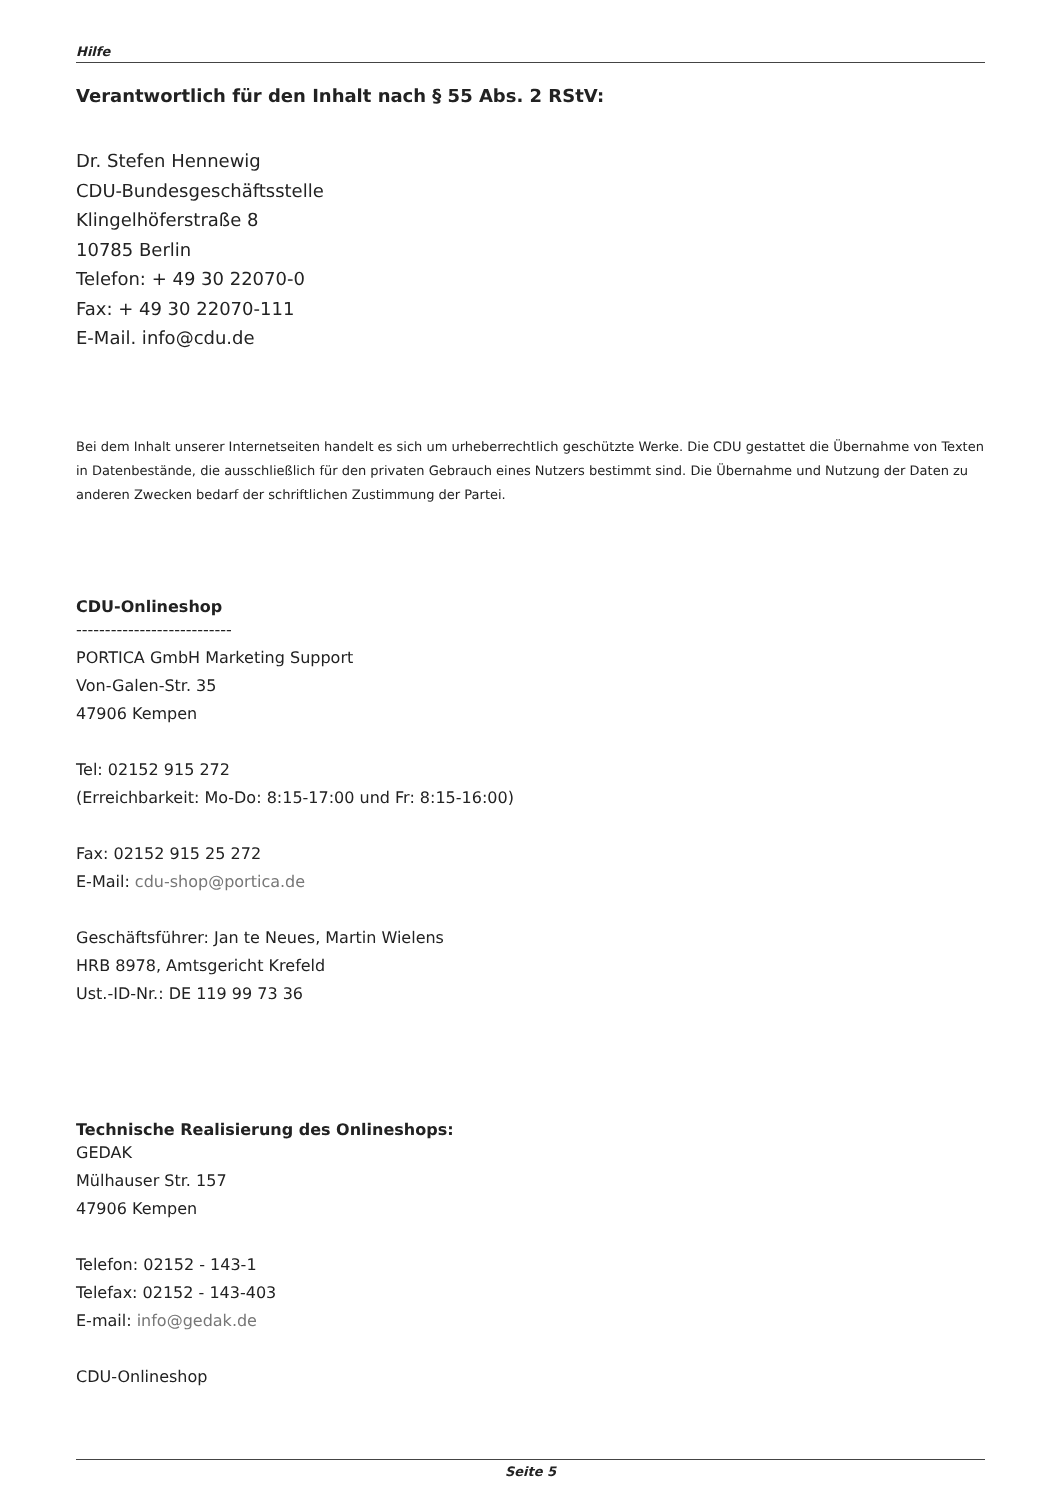Hilfe
Verantwortlich für den Inhalt nach § 55 Abs. 2 RStV:
Dr. Stefen Hennewig
CDU-Bundesgeschäftsstelle
Klingelhöferstraße 8
10785 Berlin
Telefon: + 49 30 22070-0
Fax: + 49 30 22070-111
E-Mail. info@cdu.de
Bei dem Inhalt unserer Internetseiten handelt es sich um urheberrechtlich geschützte Werke. Die CDU gestattet die Übernahme von Texten in Datenbestände, die ausschließlich für den privaten Gebrauch eines Nutzers bestimmt sind. Die Übernahme und Nutzung der Daten zu anderen Zwecken bedarf der schriftlichen Zustimmung der Partei.
CDU-Onlineshop
---------------------------
PORTICA GmbH Marketing Support
Von-Galen-Str. 35
47906 Kempen
Tel: 02152 915 272
(Erreichbarkeit: Mo-Do: 8:15-17:00 und Fr: 8:15-16:00)
Fax: 02152 915 25 272
E-Mail: cdu-shop@portica.de
Geschäftsführer: Jan te Neues, Martin Wielens
HRB 8978, Amtsgericht Krefeld
Ust.-ID-Nr.: DE 119 99 73 36
Technische Realisierung des Onlineshops:
GEDAK
Mülhauser Str. 157
47906 Kempen
Telefon: 02152 - 143-1
Telefax: 02152 - 143-403
E-mail: info@gedak.de
CDU-Onlineshop
Seite 5